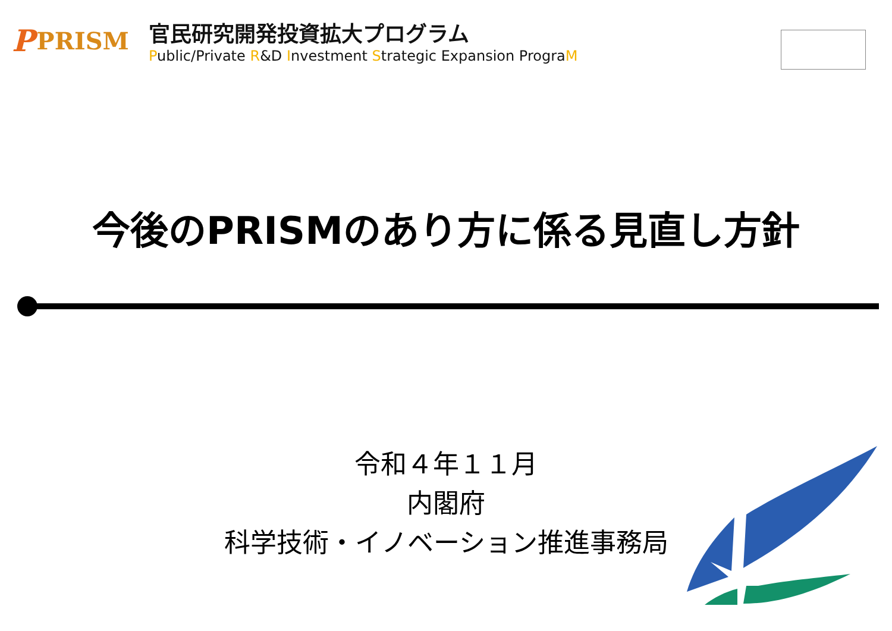P PRISM
官民研究開発投資拡大プログラム
Public/Private R&D Investment Strategic Expansion PrograM
今後のPRISMのあり方に係る見直し方針
令和４年１１月
内閣府
科学技術・イノベーション推進事務局